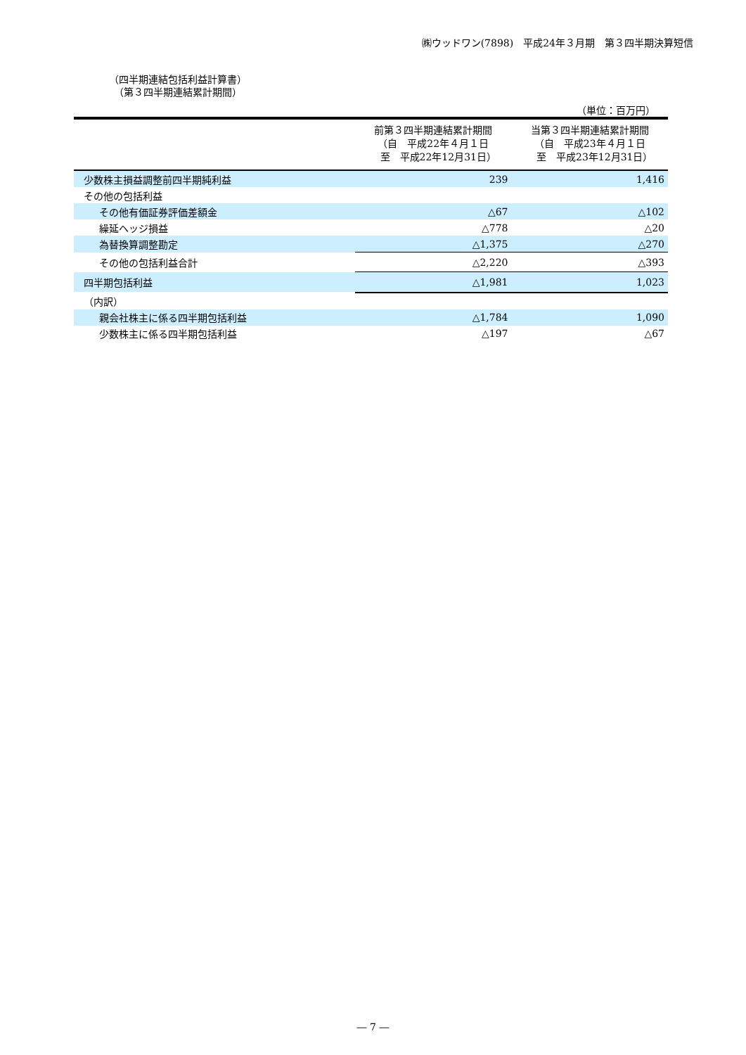㈱ウッドワン(7898)　平成24年３月期　第３四半期決算短信
（四半期連結包括利益計算書）
　（第３四半期連結累計期間）
（単位：百万円）
| | 前第３四半期連結累計期間 （自 平成22年４月１日 至 平成22年12月31日） | 当第３四半期連結累計期間 （自 平成23年４月１日 至 平成23年12月31日） |
| --- | --- | --- |
| 少数株主損益調整前四半期純利益 | 239 | 1,416 |
| その他の包括利益 | | |
| その他有価証券評価差額金 | △67 | △102 |
| 繰延ヘッジ損益 | △778 | △20 |
| 為替換算調整勘定 | △1,375 | △270 |
| その他の包括利益合計 | △2,220 | △393 |
| 四半期包括利益 | △1,981 | 1,023 |
| （内訳） | | |
| 親会社株主に係る四半期包括利益 | △1,784 | 1,090 |
| 少数株主に係る四半期包括利益 | △197 | △67 |
― 7 ―